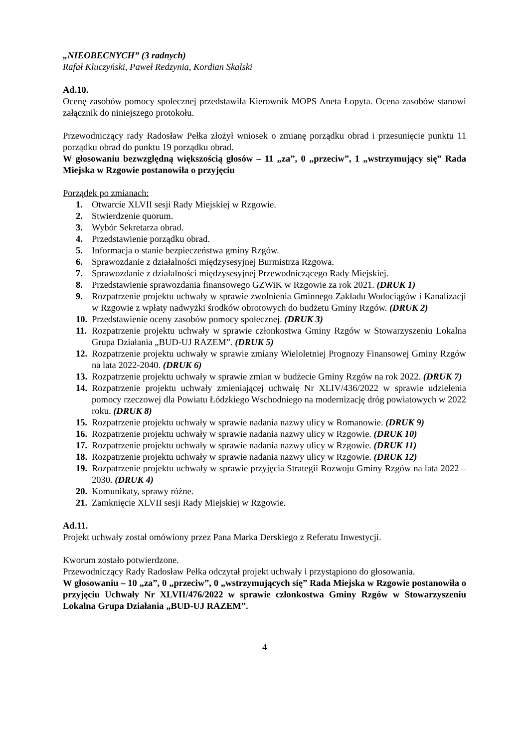„NIEOBECNYCH” (3 radnych)
Rafał Kluczyński, Paweł Redzynia, Kordian Skalski
Ad.10.
Ocenę zasobów pomocy społecznej przedstawiła Kierownik MOPS Aneta Łopyta. Ocena zasobów stanowi załącznik do niniejszego protokołu.
Przewodniczący rady Radosław Pełka złożył wniosek o zmianę porządku obrad i przesunięcie punktu 11 porządku obrad do punktu 19 porządku obrad.
W głosowaniu bezwzględną większością głosów – 11 „za”, 0 „przeciw”, 1 „wstrzymujący się” Rada Miejska w Rzgowie postanowiła o przyjęciu
Porządek po zmianach:
1. Otwarcie XLVII sesji Rady Miejskiej w Rzgowie.
2. Stwierdzenie quorum.
3. Wybór Sekretarza obrad.
4. Przedstawienie porządku obrad.
5. Informacja o stanie bezpieczeństwa gminy Rzgów.
6. Sprawozdanie z działalności międzysesyjnej Burmistrza Rzgowa.
7. Sprawozdanie z działalności międzysesyjnej Przewodniczącego Rady Miejskiej.
8. Przedstawienie sprawozdania finansowego GZWiK w Rzgowie za rok 2021. (DRUK 1)
9. Rozpatrzenie projektu uchwały w sprawie zwolnienia Gminnego Zakładu Wodociągów i Kanalizacji w Rzgowie z wpłaty nadwyżki środków obrotowych do budżetu Gminy Rzgów. (DRUK 2)
10. Przedstawienie oceny zasobów pomocy społecznej. (DRUK 3)
11. Rozpatrzenie projektu uchwały w sprawie członkostwa Gminy Rzgów w Stowarzyszeniu Lokalna Grupa Działania „BUD-UJ RAZEM”. (DRUK 5)
12. Rozpatrzenie projektu uchwały w sprawie zmiany Wieloletniej Prognozy Finansowej Gminy Rzgów na lata 2022-2040. (DRUK 6)
13. Rozpatrzenie projektu uchwały w sprawie zmian w budżecie Gminy Rzgów na rok 2022. (DRUK 7)
14. Rozpatrzenie projektu uchwały zmieniającej uchwałę Nr XLIV/436/2022 w sprawie udzielenia pomocy rzeczowej dla Powiatu Łódzkiego Wschodniego na modernizację dróg powiatowych w 2022 roku. (DRUK 8)
15. Rozpatrzenie projektu uchwały w sprawie nadania nazwy ulicy w Romanowie. (DRUK 9)
16. Rozpatrzenie projektu uchwały w sprawie nadania nazwy ulicy w Rzgowie. (DRUK 10)
17. Rozpatrzenie projektu uchwały w sprawie nadania nazwy ulicy w Rzgowie. (DRUK 11)
18. Rozpatrzenie projektu uchwały w sprawie nadania nazwy ulicy w Rzgowie. (DRUK 12)
19. Rozpatrzenie projektu uchwały w sprawie przyjęcia Strategii Rozwoju Gminy Rzgów na lata 2022 – 2030. (DRUK 4)
20. Komunikaty, sprawy różne.
21. Zamknięcie XLVII sesji Rady Miejskiej w Rzgowie.
Ad.11.
Projekt uchwały został omówiony przez Pana Marka Derskiego z Referatu Inwestycji.
Kworum zostało potwierdzone.
Przewodniczący Rady Radosław Pełka odczytał projekt uchwały i przystąpiono do głosowania.
W głosowaniu – 10 „za”, 0 „przeciw”, 0 „wstrzymujących się” Rada Miejska w Rzgowie postanowiła o przyjęciu Uchwały Nr XLVII/476/2022 w sprawie członkostwa Gminy Rzgów w Stowarzyszeniu Lokalna Grupa Działania „BUD-UJ RAZEM”.
4